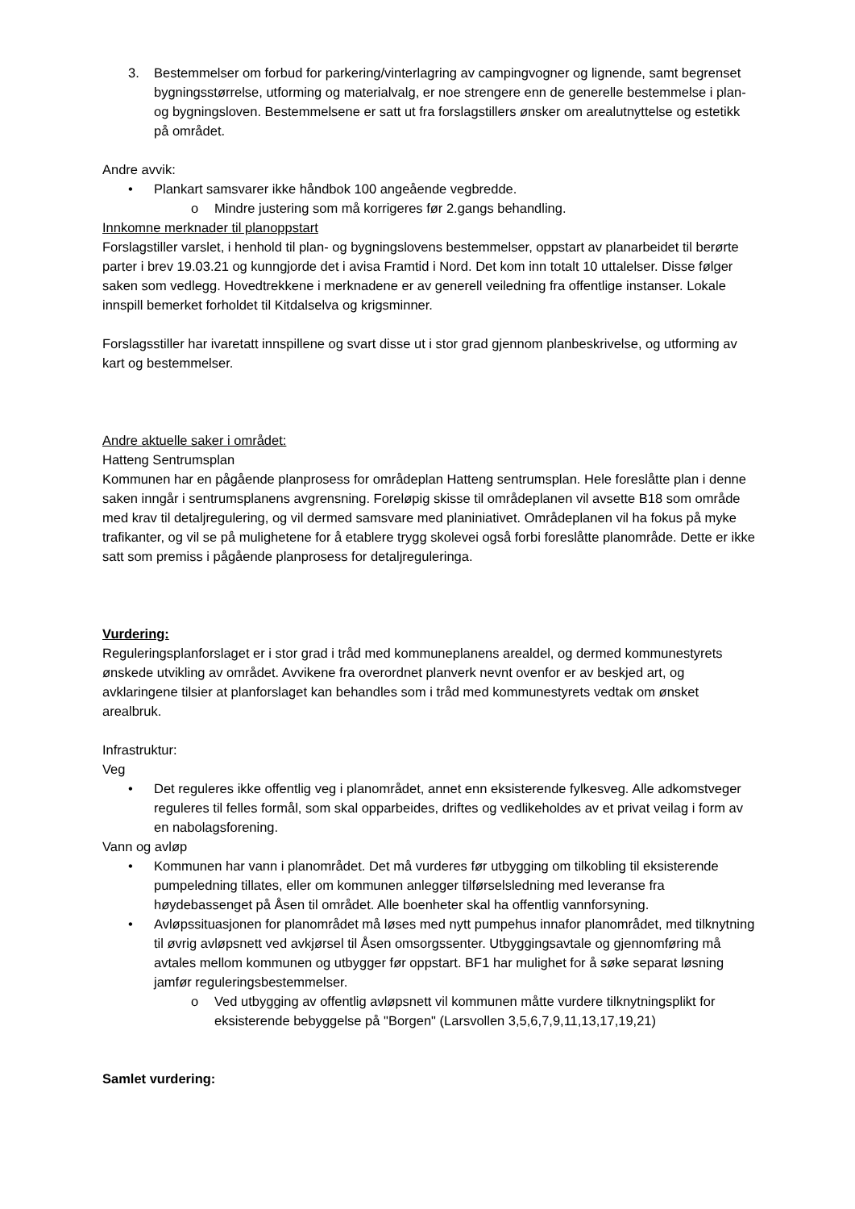3. Bestemmelser om forbud for parkering/vinterlagring av campingvogner og lignende, samt begrenset bygningsstørrelse, utforming og materialvalg, er noe strengere enn de generelle bestemmelse i plan- og bygningsloven. Bestemmelsene er satt ut fra forslagstillers ønsker om arealutnyttelse og estetikk på området.
Andre avvik:
• Plankart samsvarer ikke håndbok 100 angeående vegbredde.
o Mindre justering som må korrigeres før 2.gangs behandling.
Innkomne merknader til planoppstart
Forslagstiller varslet, i henhold til plan- og bygningslovens bestemmelser, oppstart av planarbeidet til berørte parter i brev 19.03.21 og kunngjorde det i avisa Framtid i Nord. Det kom inn totalt 10 uttalelser. Disse følger saken som vedlegg. Hovedtrekkene i merknadene er av generell veiledning fra offentlige instanser. Lokale innspill bemerket forholdet til Kitdalselva og krigsminner.
Forslagsstiller har ivaretatt innspillene og svart disse ut i stor grad gjennom planbeskrivelse, og utforming av kart og bestemmelser.
Andre aktuelle saker i området:
Hatteng Sentrumsplan
Kommunen har en pågående planprosess for områdeplan Hatteng sentrumsplan. Hele foreslåtte plan i denne saken inngår i sentrumsplanens avgrensning. Foreløpig skisse til områdeplanen vil avsette B18 som område med krav til detaljregulering, og vil dermed samsvare med planiniativet. Områdeplanen vil ha fokus på myke trafikanter, og vil se på mulighetene for å etablere trygg skolevei også forbi foreslåtte planområde. Dette er ikke satt som premiss i pågående planprosess for detaljreguleringa.
Vurdering:
Reguleringsplanforslaget er i stor grad i tråd med kommuneplanens arealdel, og dermed kommunestyrets ønskede utvikling av området. Avvikene fra overordnet planverk nevnt ovenfor er av beskjed art, og avklaringene tilsier at planforslaget kan behandles som i tråd med kommunestyrets vedtak om ønsket arealbruk.
Infrastruktur:
Veg
• Det reguleres ikke offentlig veg i planområdet, annet enn eksisterende fylkesveg. Alle adkomstveger reguleres til felles formål, som skal opparbeides, driftes og vedlikeholdes av et privat veilag i form av en nabolagsforening.
Vann og avløp
• Kommunen har vann i planområdet. Det må vurderes før utbygging om tilkobling til eksisterende pumpeledning tillates, eller om kommunen anlegger tilførselsledning med leveranse fra høydebassenget på Åsen til området. Alle boenheter skal ha offentlig vannforsyning.
• Avløpssituasjonen for planområdet må løses med nytt pumpehus innafor planområdet, med tilknytning til øvrig avløpsnett ved avkjørsel til Åsen omsorgssenter. Utbyggingsavtale og gjennomføring må avtales mellom kommunen og utbygger før oppstart. BF1 har mulighet for å søke separat løsning jamfør reguleringsbestemmelser.
o Ved utbygging av offentlig avløpsnett vil kommunen måtte vurdere tilknytningsplikt for eksisterende bebyggelse på "Borgen" (Larsvollen 3,5,6,7,9,11,13,17,19,21)
Samlet vurdering: